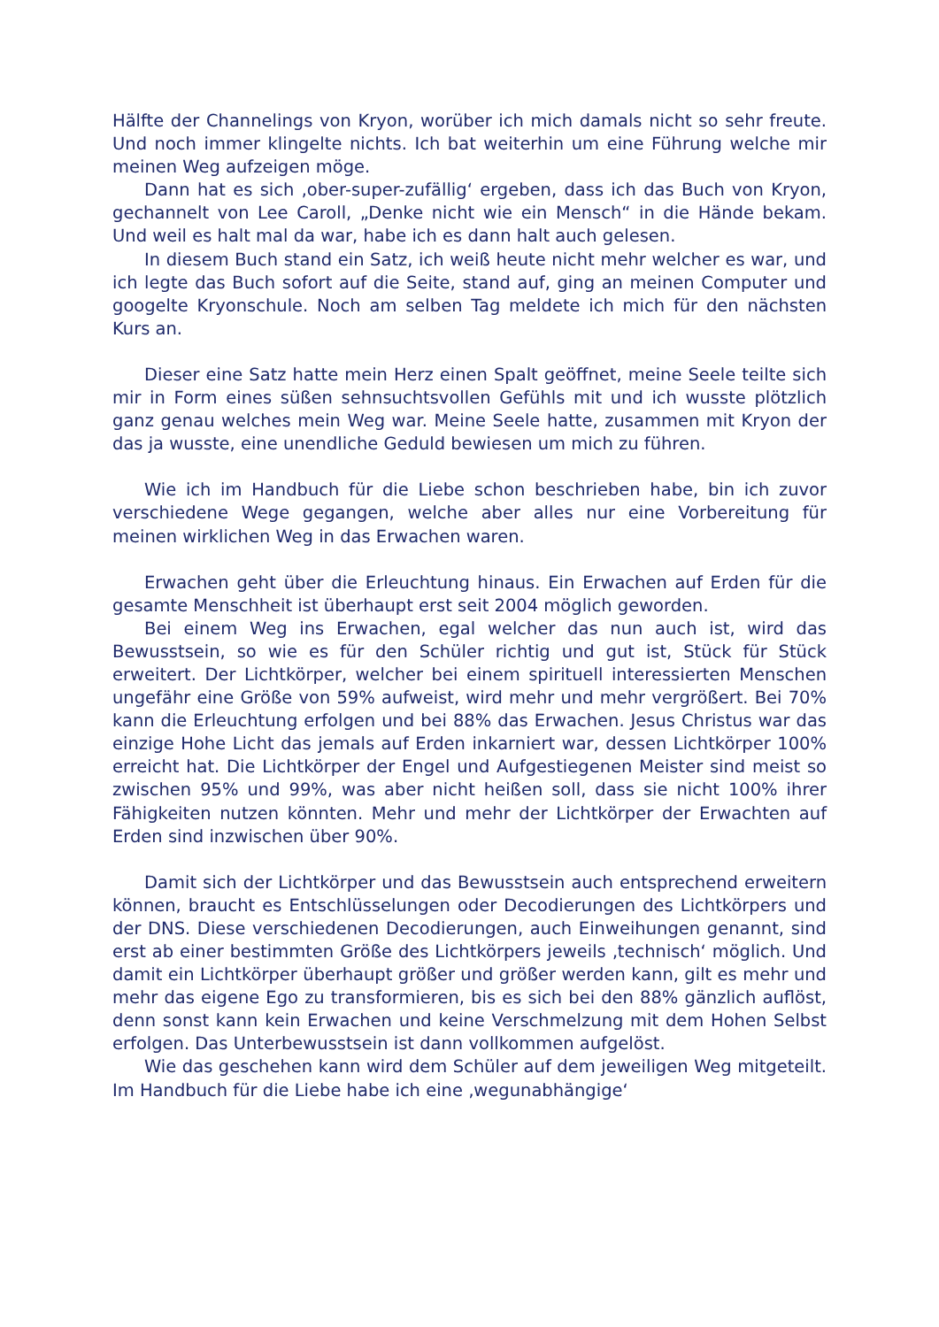Hälfte der Channelings von Kryon, worüber ich mich damals nicht so sehr freute. Und noch immer klingelte nichts. Ich bat weiterhin um eine Führung welche mir meinen Weg aufzeigen möge.
Dann hat es sich ‚ober-super-zufällig‘ ergeben, dass ich das Buch von Kryon, gechannelt von Lee Caroll, „Denke nicht wie ein Mensch“ in die Hände bekam. Und weil es halt mal da war, habe ich es dann halt auch gelesen.
In diesem Buch stand ein Satz, ich weiß heute nicht mehr welcher es war, und ich legte das Buch sofort auf die Seite, stand auf, ging an meinen Computer und googelte Kryonschule. Noch am selben Tag meldete ich mich für den nächsten Kurs an.
Dieser eine Satz hatte mein Herz einen Spalt geöffnet, meine Seele teilte sich mir in Form eines süßen sehnsuchtsvollen Gefühls mit und ich wusste plötzlich ganz genau welches mein Weg war. Meine Seele hatte, zusammen mit Kryon der das ja wusste, eine unendliche Geduld bewiesen um mich zu führen.
Wie ich im Handbuch für die Liebe schon beschrieben habe, bin ich zuvor verschiedene Wege gegangen, welche aber alles nur eine Vorbereitung für meinen wirklichen Weg in das Erwachen waren.
Erwachen geht über die Erleuchtung hinaus. Ein Erwachen auf Erden für die gesamte Menschheit ist überhaupt erst seit 2004 möglich geworden.
Bei einem Weg ins Erwachen, egal welcher das nun auch ist, wird das Bewusstsein, so wie es für den Schüler richtig und gut ist, Stück für Stück erweitert. Der Lichtkörper, welcher bei einem spirituell interessierten Menschen ungefähr eine Größe von 59% aufweist, wird mehr und mehr vergrößert. Bei 70% kann die Erleuchtung erfolgen und bei 88% das Erwachen. Jesus Christus war das einzige Hohe Licht das jemals auf Erden inkarniert war, dessen Lichtkörper 100% erreicht hat. Die Lichtkörper der Engel und Aufgestiegenen Meister sind meist so zwischen 95% und 99%, was aber nicht heißen soll, dass sie nicht 100% ihrer Fähigkeiten nutzen könnten. Mehr und mehr der Lichtkörper der Erwachten auf Erden sind inzwischen über 90%.
Damit sich der Lichtkörper und das Bewusstsein auch entsprechend erweitern können, braucht es Entschlüsselungen oder Decodierungen des Lichtkörpers und der DNS. Diese verschiedenen Decodierungen, auch Einweihungen genannt, sind erst ab einer bestimmten Größe des Lichtkörpers jeweils ‚technisch‘ möglich. Und damit ein Lichtkörper überhaupt größer und größer werden kann, gilt es mehr und mehr das eigene Ego zu transformieren, bis es sich bei den 88% gänzlich auflöst, denn sonst kann kein Erwachen und keine Verschmelzung mit dem Hohen Selbst erfolgen. Das Unterbewusstsein ist dann vollkommen aufgelöst.
Wie das geschehen kann wird dem Schüler auf dem jeweiligen Weg mitgeteilt. Im Handbuch für die Liebe habe ich eine ‚wegunabhängige‘